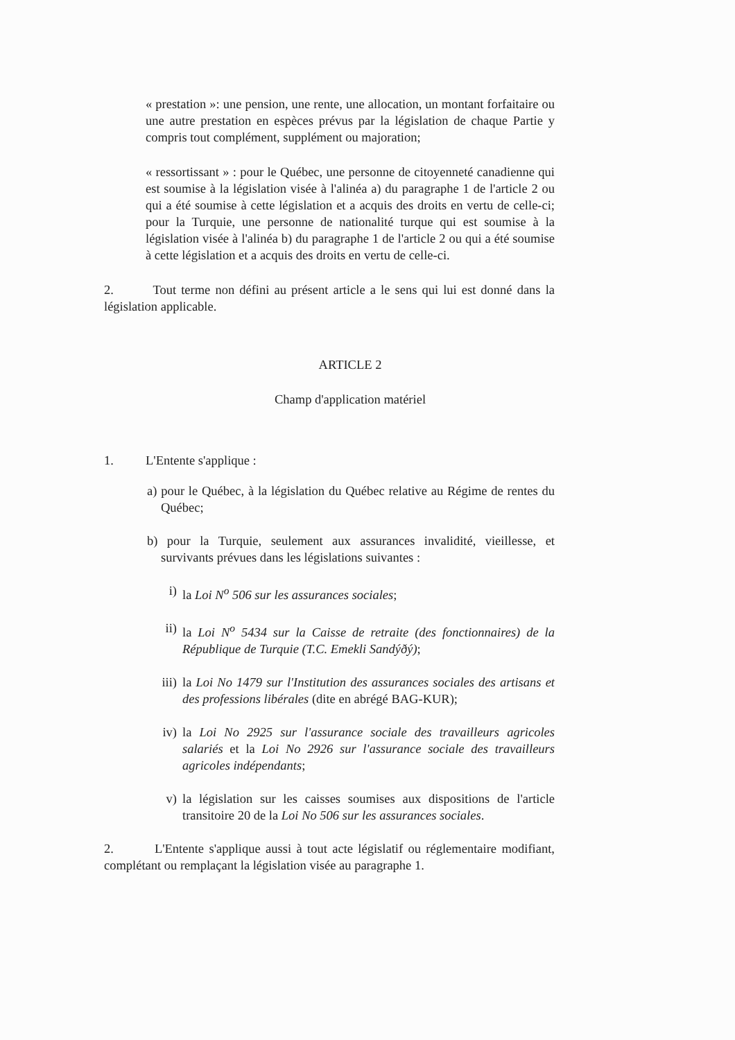« prestation »: une pension, une rente, une allocation, un montant forfaitaire ou une autre prestation en espèces prévus par la législation de chaque Partie y compris tout complément, supplément ou majoration;
« ressortissant » : pour le Québec, une personne de citoyenneté canadienne qui est soumise à la législation visée à l'alinéa a) du paragraphe 1 de l'article 2 ou qui a été soumise à cette législation et a acquis des droits en vertu de celle-ci; pour la Turquie, une personne de nationalité turque qui est soumise à la législation visée à l'alinéa b) du paragraphe 1 de l'article 2 ou qui a été soumise à cette législation et a acquis des droits en vertu de celle-ci.
2. Tout terme non défini au présent article a le sens qui lui est donné dans la législation applicable.
ARTICLE 2
Champ d'application matériel
1. L'Entente s'applique :
a) pour le Québec, à la législation du Québec relative au Régime de rentes du Québec;
b) pour la Turquie, seulement aux assurances invalidité, vieillesse, et survivants prévues dans les législations suivantes :
i) la Loi N<sup>o</sup> 506 sur les assurances sociales;
ii) la Loi N<sup>o</sup> 5434 sur la Caisse de retraite (des fonctionnaires) de la République de Turquie (T.C. Emekli Sandýðý);
iii)
la Loi No 1479 sur l'Institution des assurances sociales des artisans et des professions libérales (dite en abrégé BAG-KUR);
iv) la Loi No 2925 sur l'assurance sociale des travailleurs agricoles salariés et la Loi No 2926 sur l'assurance sociale des travailleurs agricoles indépendants;
v) la législation sur les caisses soumises aux dispositions de l'article transitoire 20 de la Loi No 506 sur les assurances sociales.
2. L'Entente s'applique aussi à tout acte législatif ou réglementaire modifiant, complétant ou remplaçant la législation visée au paragraphe 1.